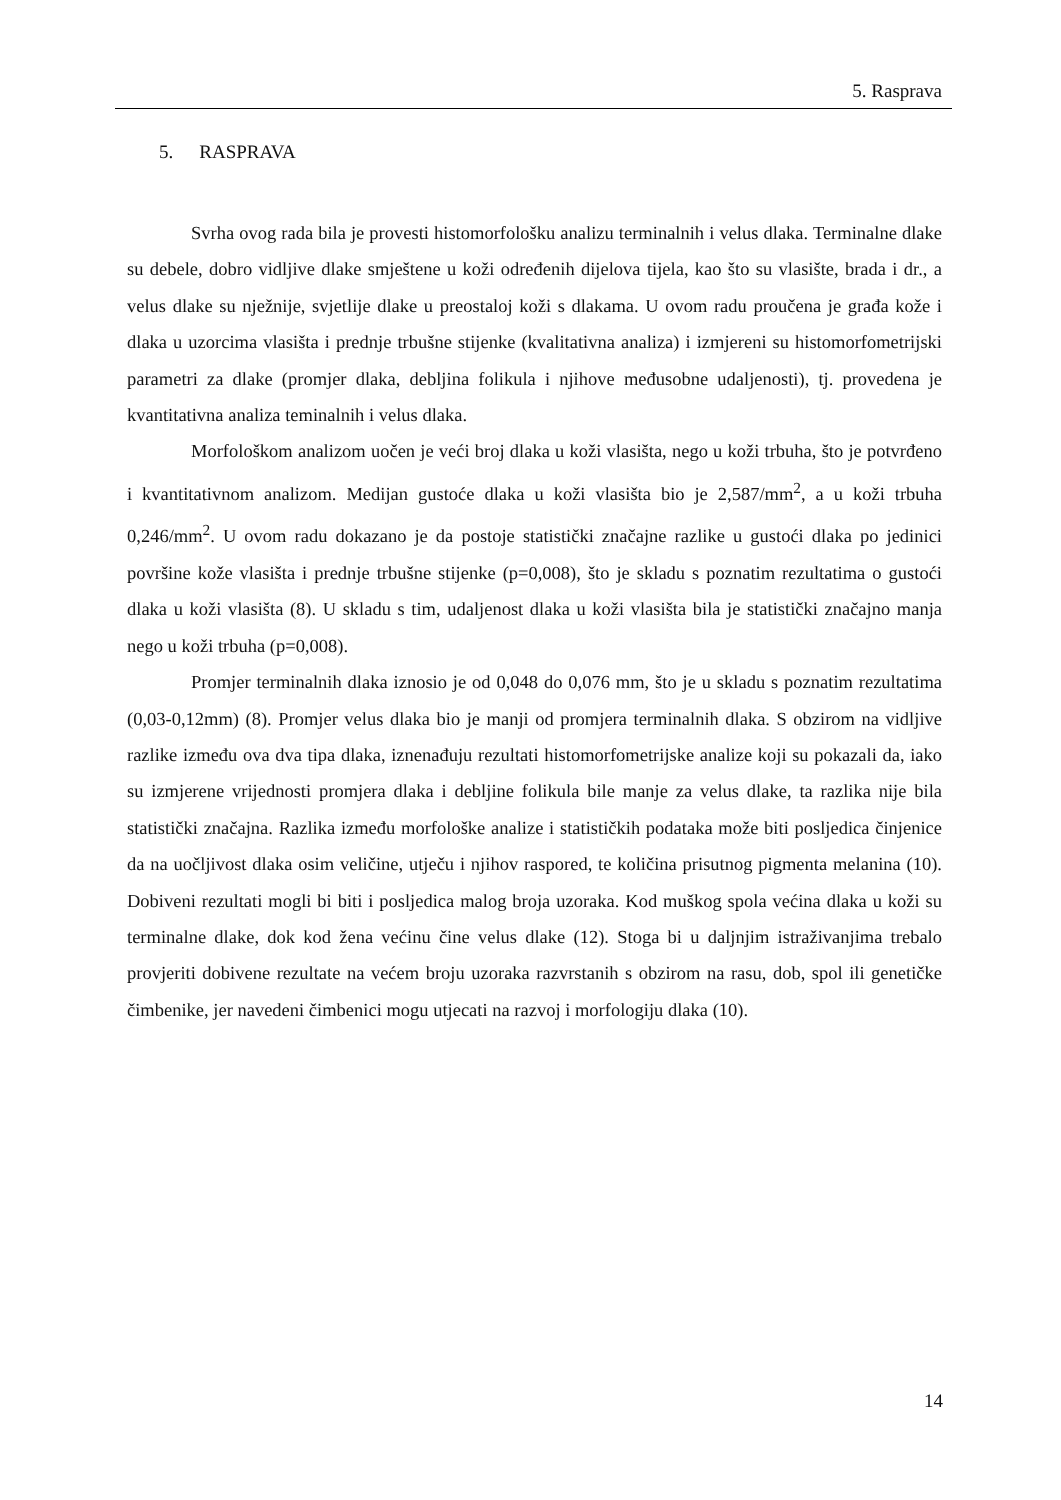5. Rasprava
5. RASPRAVA
Svrha ovog rada bila je provesti histomorfološku analizu terminalnih i velus dlaka. Terminalne dlake su debele, dobro vidljive dlake smještene u koži određenih dijelova tijela, kao što su vlasište, brada i dr., a velus dlake su nježnije, svjetlije dlake u preostaloj koži s dlakama. U ovom radu proučena je građa kože i dlaka u uzorcima vlasišta i prednje trbušne stijenke (kvalitativna analiza) i izmjereni su histomorfometrijski parametri za dlake (promjer dlaka, debljina folikula i njihove međusobne udaljenosti), tj. provedena je kvantitativna analiza teminalnih i velus dlaka.
Morfološkom analizom uočen je veći broj dlaka u koži vlasišta, nego u koži trbuha, što je potvrđeno i kvantitativnom analizom. Medijan gustoće dlaka u koži vlasišta bio je 2,587/mm<sup>2</sup>, a u koži trbuha 0,246/mm<sup>2</sup>. U ovom radu dokazano je da postoje statistički značajne razlike u gustoći dlaka po jedinici površine kože vlasišta i prednje trbušne stijenke (p=0,008), što je skladu s poznatim rezultatima o gustoći dlaka u koži vlasišta (8). U skladu s tim, udaljenost dlaka u koži vlasišta bila je statistički značajno manja nego u koži trbuha (p=0,008).
Promjer terminalnih dlaka iznosio je od 0,048 do 0,076 mm, što je u skladu s poznatim rezultatima (0,03-0,12mm) (8). Promjer velus dlaka bio je manji od promjera terminalnih dlaka. S obzirom na vidljive razlike između ova dva tipa dlaka, iznenađuju rezultati histomorfometrijske analize koji su pokazali da, iako su izmjerene vrijednosti promjera dlaka i debljine folikula bile manje za velus dlake, ta razlika nije bila statistički značajna. Razlika između morfološke analize i statističkih podataka može biti posljedica činjenice da na uočljivost dlaka osim veličine, utječu i njihov raspored, te količina prisutnog pigmenta melanina (10). Dobiveni rezultati mogli bi biti i posljedica malog broja uzoraka. Kod muškog spola većina dlaka u koži su terminalne dlake, dok kod žena većinu čine velus dlake (12). Stoga bi u daljnjim istraživanjima trebalo provjeriti dobivene rezultate na većem broju uzoraka razvrstanih s obzirom na rasu, dob, spol ili genetičke čimbenike, jer navedeni čimbenici mogu utjecati na razvoj i morfologiju dlaka (10).
14